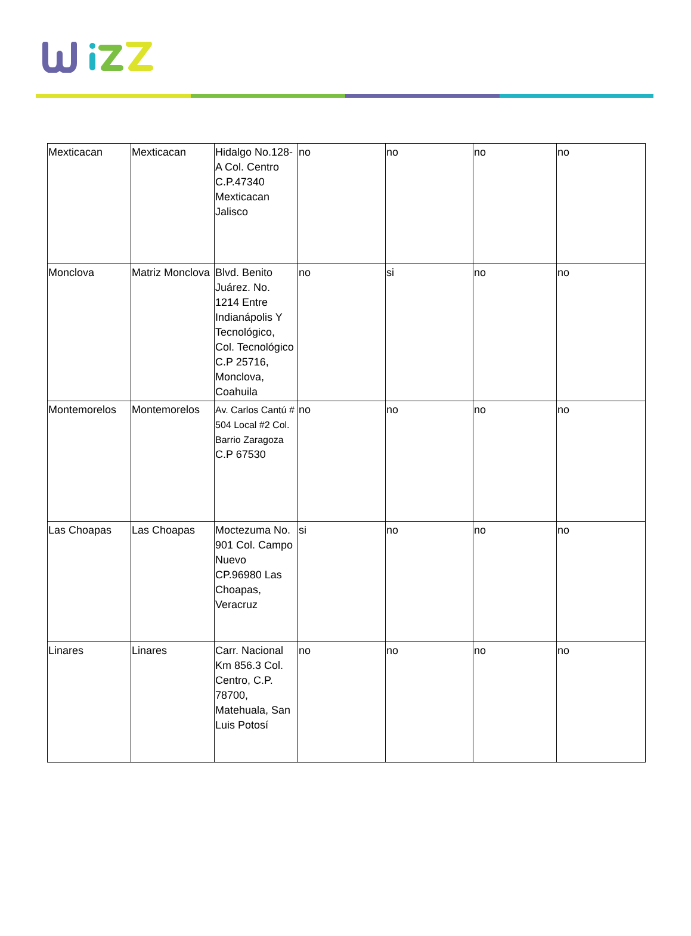| Mexticacan | Mexticacan | Hidalgo No.128-A Col. Centro C.P.47340 Mexticacan Jalisco | no | no | no | no |
| Monclova | Matriz Monclova | Blvd. Benito Juárez. No. 1214 Entre Indianápolis Y Tecnológico, Col. Tecnológico C.P 25716, Monclova, Coahuila | no | si | no | no |
| Montemorelos | Montemorelos | Av. Carlos Cantú # 504 Local #2 Col. Barrio Zaragoza C.P 67530 | no | no | no | no |
| Las Choapas | Las Choapas | Moctezuma No. 901 Col. Campo Nuevo CP.96980 Las Choapas, Veracruz | si | no | no | no |
| Linares | Linares | Carr. Nacional Km 856.3 Col. Centro, C.P. 78700, Matehuala, San Luis Potosí | no | no | no | no |